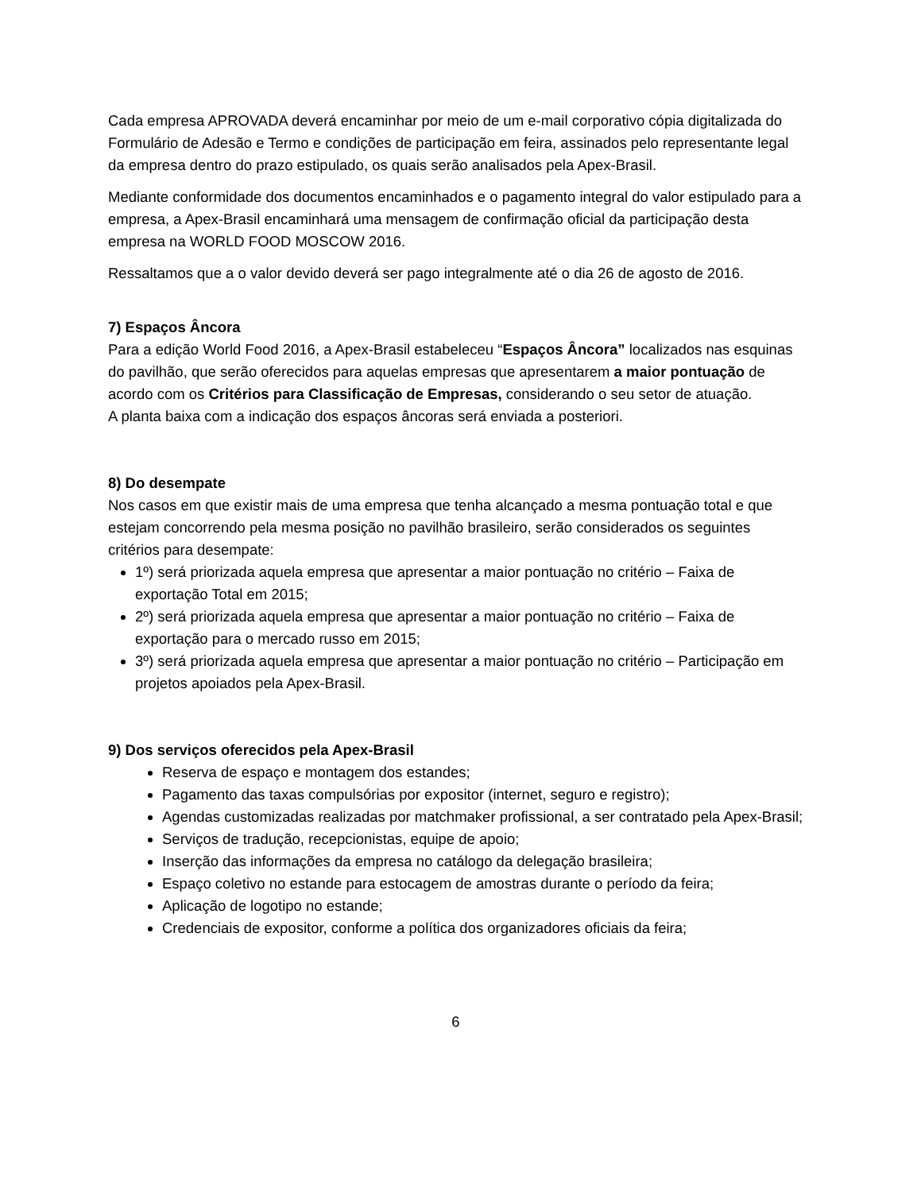Cada empresa APROVADA deverá encaminhar por meio de um e-mail corporativo cópia digitalizada do Formulário de Adesão e Termo e condições de participação em feira, assinados pelo representante legal da empresa dentro do prazo estipulado, os quais serão analisados pela Apex-Brasil.
Mediante conformidade dos documentos encaminhados e o pagamento integral do valor estipulado para a empresa, a Apex-Brasil encaminhará uma mensagem de confirmação oficial da participação desta empresa na WORLD FOOD MOSCOW 2016.
Ressaltamos que a o valor devido deverá ser pago integralmente até o dia 26 de agosto de 2016.
7) Espaços Âncora
Para a edição World Food 2016, a Apex-Brasil estabeleceu “Espaços Âncora” localizados nas esquinas do pavilhão, que serão oferecidos para aquelas empresas que apresentarem a maior pontuação de acordo com os Critérios para Classificação de Empresas, considerando o seu setor de atuação.
A planta baixa com a indicação dos espaços âncoras será enviada a posteriori.
8) Do desempate
Nos casos em que existir mais de uma empresa que tenha alcançado a mesma pontuação total e que estejam concorrendo pela mesma posição no pavilhão brasileiro, serão considerados os seguintes critérios para desempate:
1º) será priorizada aquela empresa que apresentar a maior pontuação no critério – Faixa de exportação Total em 2015;
2º) será priorizada aquela empresa que apresentar a maior pontuação no critério – Faixa de exportação para o mercado russo em 2015;
3º) será priorizada aquela empresa que apresentar a maior pontuação no critério – Participação em projetos apoiados pela Apex-Brasil.
9) Dos serviços oferecidos pela Apex-Brasil
Reserva de espaço e montagem dos estandes;
Pagamento das taxas compulsórias por expositor (internet, seguro e registro);
Agendas customizadas realizadas por matchmaker profissional, a ser contratado pela Apex-Brasil;
Serviços de tradução, recepcionistas, equipe de apoio;
Inserção das informações da empresa no catálogo da delegação brasileira;
Espaço coletivo no estande para estocagem de amostras durante o período da feira;
Aplicação de logotipo no estande;
Credenciais de expositor, conforme a política dos organizadores oficiais da feira;
6